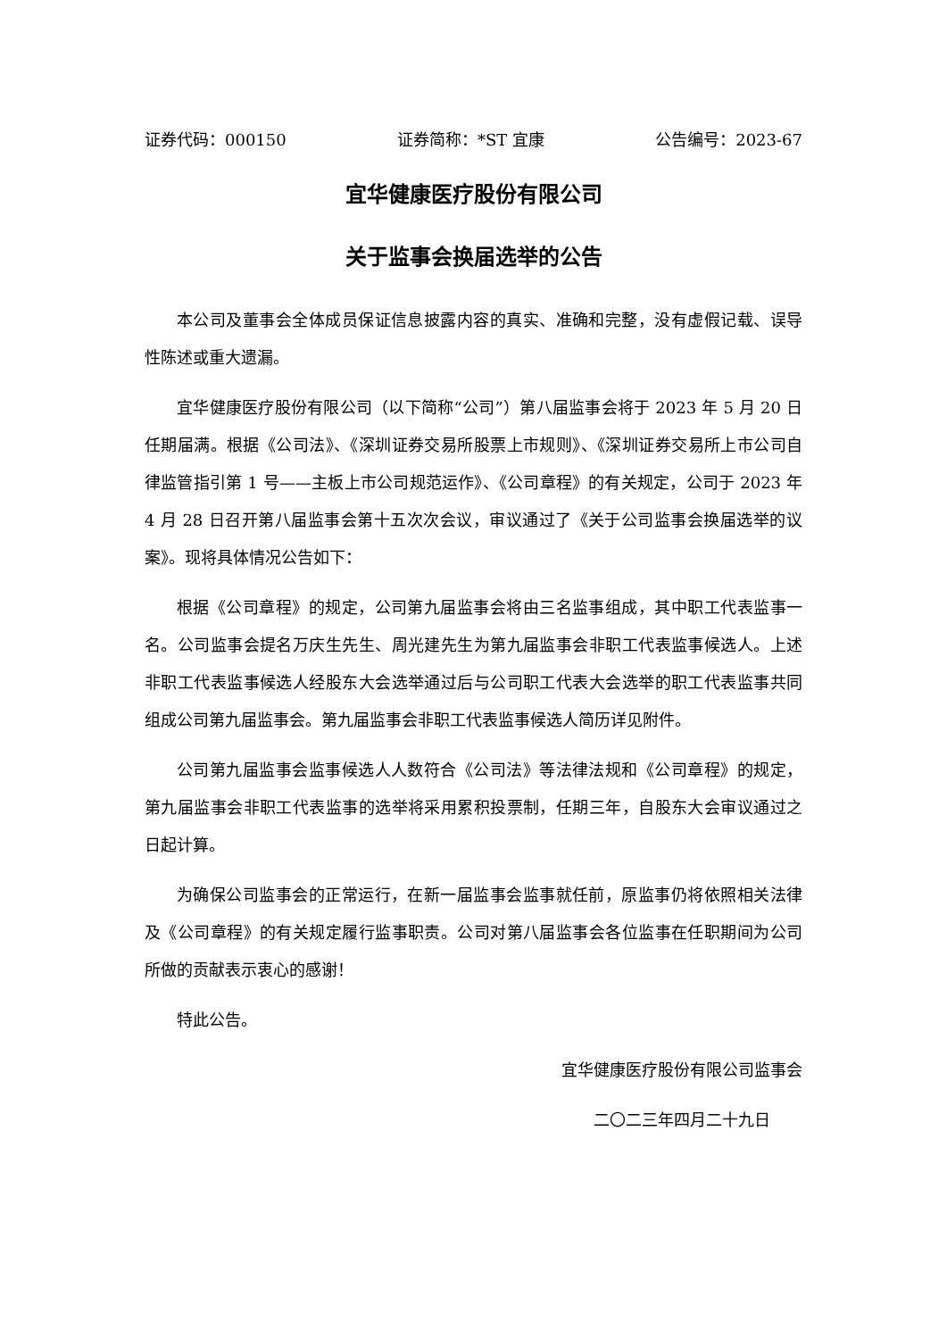证券代码：000150 证券简称：*ST 宜康 公告编号：2023-67
宜华健康医疗股份有限公司
关于监事会换届选举的公告
本公司及董事会全体成员保证信息披露内容的真实、准确和完整，没有虚假记载、误导性陈述或重大遗漏。
宜华健康医疗股份有限公司（以下简称“公司”）第八届监事会将于 2023 年 5 月 20 日任期届满。根据《公司法》、《深圳证券交易所股票上市规则》、《深圳证券交易所上市公司自律监管指引第 1 号——主板上市公司规范运作》、《公司章程》的有关规定，公司于 2023 年 4 月 28 日召开第八届监事会第十五次次会议，审议通过了《关于公司监事会换届选举的议案》。现将具体情况公告如下：
根据《公司章程》的规定，公司第九届监事会将由三名监事组成，其中职工代表监事一名。公司监事会提名万庆生先生、周光建先生为第九届监事会非职工代表监事候选人。上述非职工代表监事候选人经股东大会选举通过后与公司职工代表大会选举的职工代表监事共同组成公司第九届监事会。第九届监事会非职工代表监事候选人简历详见附件。
公司第九届监事会监事候选人人数符合《公司法》等法律法规和《公司章程》的规定，第九届监事会非职工代表监事的选举将采用累积投票制，任期三年，自股东大会审议通过之日起计算。
为确保公司监事会的正常运行，在新一届监事会监事就任前，原监事仍将依照相关法律及《公司章程》的有关规定履行监事职责。公司对第八届监事会各位监事在任职期间为公司所做的贡献表示衷心的感谢！
特此公告。
宜华健康医疗股份有限公司监事会
二〇二三年四月二十九日